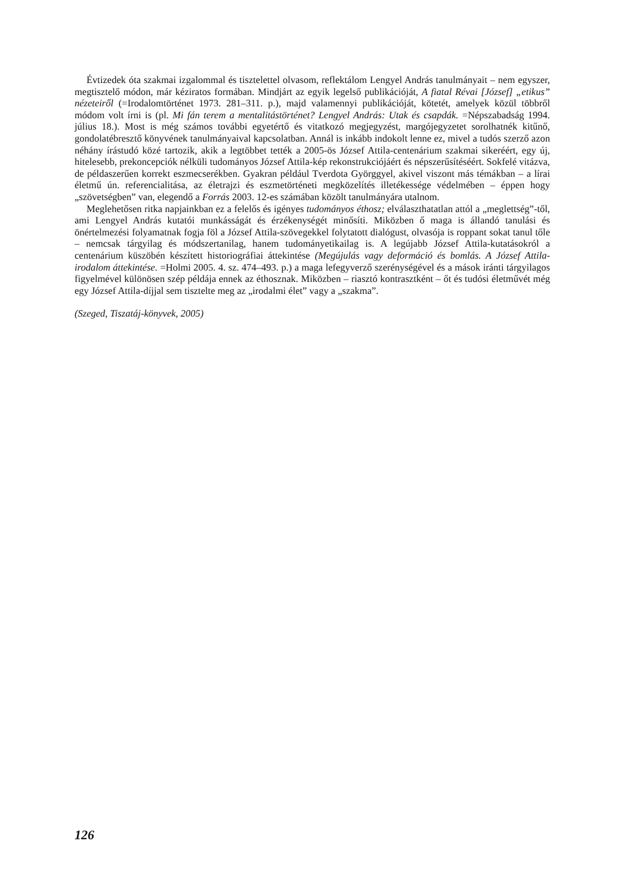Évtizedek óta szakmai izgalommal és tisztelettel olvasom, reflektálom Lengyel András tanulmányait – nem egyszer, megtisztelő módon, már kéziratos formában. Mindjárt az egyik legelső publikációját, A fiatal Révai [József] „etikus” nézeteiről (=Irodalomtörténet 1973. 281–311. p.), majd valamennyi publikációját, kötetét, amelyek közül többről módom volt írni is (pl. Mi fán terem a mentalitástörténet? Lengyel András: Utak és csapdák. =Népszabadság 1994. július 18.). Most is még számos további egyetértő és vitatkozó megjegyzést, margójegyzetet sorolhatnék kitűnő, gondolatébresztő könyvének tanulmányaival kapcsolatban. Annál is inkább indokolt lenne ez, mivel a tudós szerző azon néhány írástudó közé tartozik, akik a legtöbbet tették a 2005-ös József Attila-centenárium szakmai sikeréért, egy új, hitelesebb, prekoncepciók nélküli tudományos József Attila-kép rekonstrukciójáért és népszerűsítéséért. Sokfelé vitázva, de példaszerűen korrekt eszmecserékben. Gyakran például Tverdota Györggyel, akivel viszont más témákban – a lírai életmű ún. referencialitása, az életrajzi és eszmetörténeti megközelítés illetékessége védelmében – éppen hogy „szövetségben” van, elegendő a Forrás 2003. 12-es számában közölt tanulmányára utalnom.
Meglehetősen ritka napjainkban ez a felelős és igényes tudományos éthosz; elválaszthatatlan attól a „meglettség”-től, ami Lengyel András kutatói munkásságát és érzékenységét minősíti. Miközben ő maga is állandó tanulási és önértelmezési folyamatnak fogja föl a József Attila-szövegekkel folytatott dialógust, olvasója is roppant sokat tanul tőle – nemcsak tárgyilag és módszertanilag, hanem tudományetikailag is. A legújabb József Attila-kutatásokról a centenárium küszöbén készített historiográfiai áttekintése (Megújulás vagy deformáció és bomlás. A József Attila-irodalom áttekintése. =Holmi 2005. 4. sz. 474–493. p.) a maga lefegyverző szerénységével és a mások iránti tárgyilagos figyelmével különösen szép példája ennek az éthosznak. Miközben – riasztó kontrasztként – őt és tudósi életművét még egy József Attila-díjjal sem tisztelte meg az „irodalmi élet” vagy a „szakma”.
(Szeged, Tiszatáj-könyvek, 2005)
126